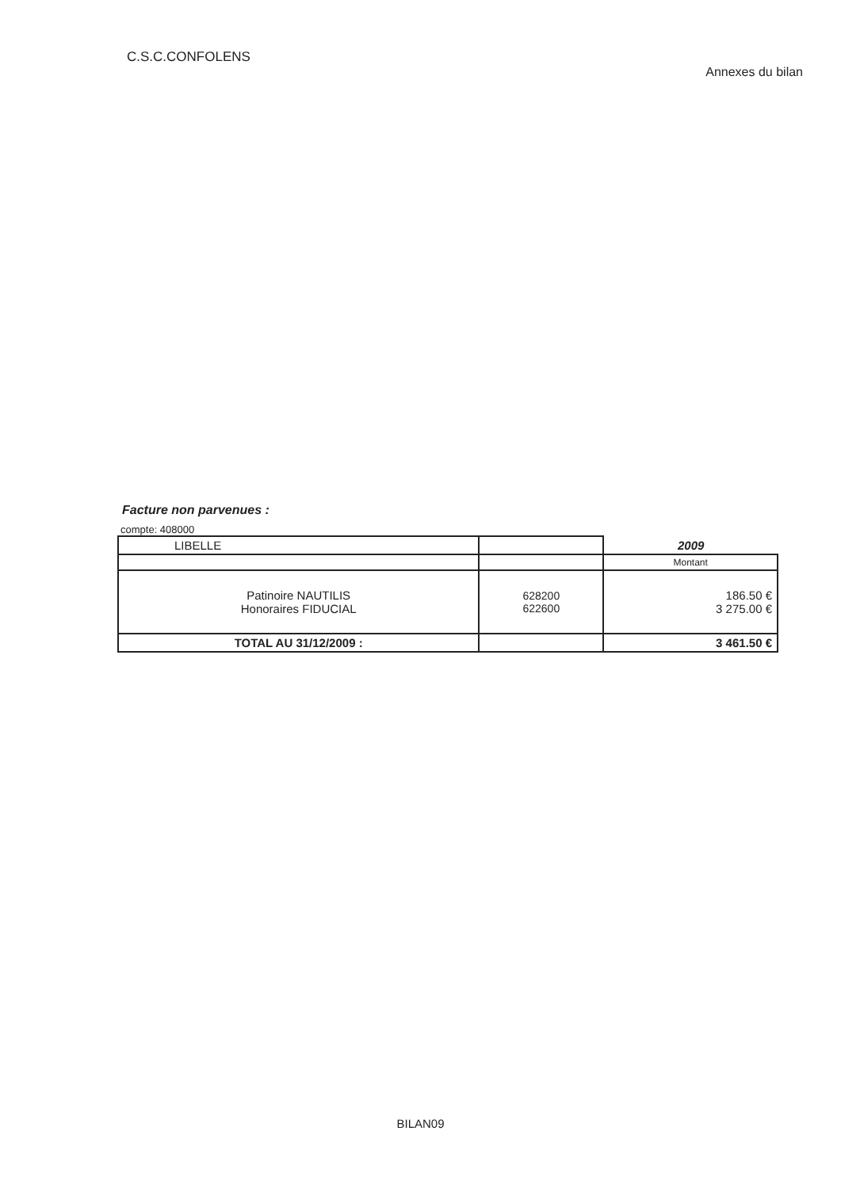C.S.C.CONFOLENS
Annexes du bilan
Facture non parvenues :
compte: 408000
| LIBELLE | | 2009 |
| --- | --- | --- |
| | | Montant |
| Patinoire NAUTILIS Honoraires FIDUCIAL | 628200 622600 | 186.50 € 3 275.00 € |
| TOTAL AU 31/12/2009 : | | 3 461.50 € |
BILAN09